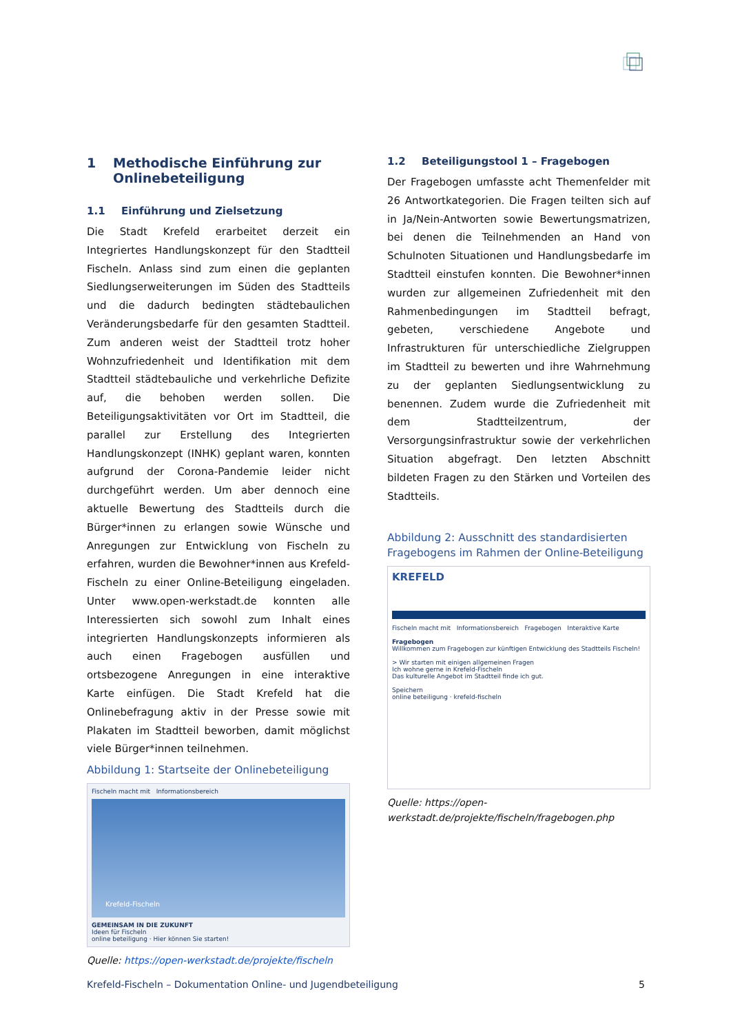1 Methodische Einführung zur Onlinebeteiligung
1.1 Einführung und Zielsetzung
Die Stadt Krefeld erarbeitet derzeit ein Integriertes Handlungskonzept für den Stadtteil Fischeln. Anlass sind zum einen die geplanten Siedlungserweiterungen im Süden des Stadtteils und die dadurch bedingten städtebaulichen Veränderungsbedarfe für den gesamten Stadtteil. Zum anderen weist der Stadtteil trotz hoher Wohnzufriedenheit und Identifikation mit dem Stadtteil städtebauliche und verkehrliche Defizite auf, die behoben werden sollen. Die Beteiligungsaktivitäten vor Ort im Stadtteil, die parallel zur Erstellung des Integrierten Handlungskonzept (INHK) geplant waren, konnten aufgrund der Corona-Pandemie leider nicht durchgeführt werden. Um aber dennoch eine aktuelle Bewertung des Stadtteils durch die Bürger*innen zu erlangen sowie Wünsche und Anregungen zur Entwicklung von Fischeln zu erfahren, wurden die Bewohner*innen aus Krefeld-Fischeln zu einer Online-Beteiligung eingeladen. Unter www.open-werkstadt.de konnten alle Interessierten sich sowohl zum Inhalt eines integrierten Handlungskonzepts informieren als auch einen Fragebogen ausfüllen und ortsbezogene Anregungen in eine interaktive Karte einfügen. Die Stadt Krefeld hat die Onlinebefragung aktiv in der Presse sowie mit Plakaten im Stadtteil beworben, damit möglichst viele Bürger*innen teilnehmen.
Abbildung 1: Startseite der Onlinebeteiligung
Fischeln macht mit Informationsbereich
Krefeld-Fischeln
GEMEINSAM IN DIE ZUKUNFT
Ideen für Fischeln
online beteiligung · Hier können Sie starten!
Quelle: https://open-werkstadt.de/projekte/fischeln
1.2 Beteiligungstool 1 – Fragebogen
Der Fragebogen umfasste acht Themenfelder mit 26 Antwortkategorien. Die Fragen teilten sich auf in Ja/Nein-Antworten sowie Bewertungsmatrizen, bei denen die Teilnehmenden an Hand von Schulnoten Situationen und Handlungsbedarfe im Stadtteil einstufen konnten. Die Bewohner*innen wurden zur allgemeinen Zufriedenheit mit den Rahmenbedingungen im Stadtteil befragt, gebeten, verschiedene Angebote und Infrastrukturen für unterschiedliche Zielgruppen im Stadtteil zu bewerten und ihre Wahrnehmung zu der geplanten Siedlungsentwicklung zu benennen. Zudem wurde die Zufriedenheit mit dem Stadtteilzentrum, der Versorgungsinfrastruktur sowie der verkehrlichen Situation abgefragt. Den letzten Abschnitt bildeten Fragen zu den Stärken und Vorteilen des Stadtteils.
Abbildung 2: Ausschnitt des standardisierten Fragebogens im Rahmen der Online-Beteiligung
KREFELD
Fischeln macht mit Informationsbereich Fragebogen Interaktive Karte
Fragebogen
Willkommen zum Fragebogen zur künftigen Entwicklung des Stadtteils Fischeln!
> Wir starten mit einigen allgemeinen Fragen
Ich wohne gerne in Krefeld-Fischeln
Das kulturelle Angebot im Stadtteil finde ich gut.
Speichern
online beteiligung · krefeld-fischeln
Quelle: https://open-werkstadt.de/projekte/fischeln/fragebogen.php
Krefeld-Fischeln – Dokumentation Online- und Jugendbeteiligung 5